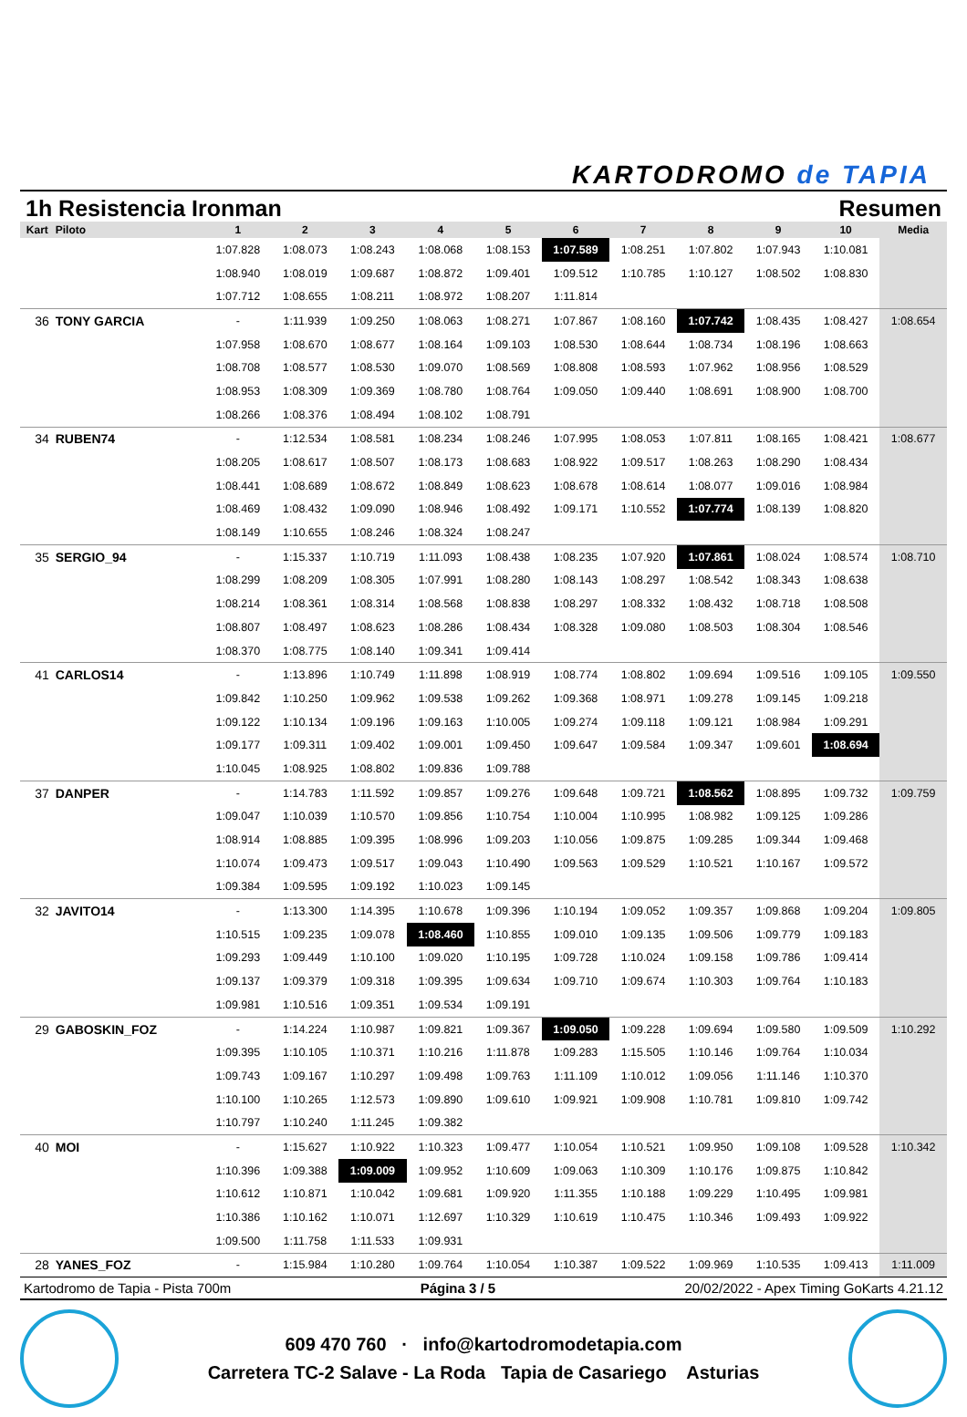KARTODROMO de TAPIA
1h Resistencia Ironman Resumen
| Kart | Piloto | 1 | 2 | 3 | 4 | 5 | 6 | 7 | 8 | 9 | 10 | Media |
| --- | --- | --- | --- | --- | --- | --- | --- | --- | --- | --- | --- | --- |
| | | 1:07.828 | 1:08.073 | 1:08.243 | 1:08.068 | 1:08.153 | 1:07.589 | 1:08.251 | 1:07.802 | 1:07.943 | 1:10.081 | |
| | | 1:08.940 | 1:08.019 | 1:09.687 | 1:08.872 | 1:09.401 | 1:09.512 | 1:10.785 | 1:10.127 | 1:08.502 | 1:08.830 | |
| | | 1:07.712 | 1:08.655 | 1:08.211 | 1:08.972 | 1:08.207 | 1:11.814 | | | | | |
| 36 | TONY GARCIA | - | 1:11.939 | 1:09.250 | 1:08.063 | 1:08.271 | 1:07.867 | 1:08.160 | 1:07.742 | 1:08.435 | 1:08.427 | 1:08.654 |
| | | 1:07.958 | 1:08.670 | 1:08.677 | 1:08.164 | 1:09.103 | 1:08.530 | 1:08.644 | 1:08.734 | 1:08.196 | 1:08.663 | |
| | | 1:08.708 | 1:08.577 | 1:08.530 | 1:09.070 | 1:08.569 | 1:08.808 | 1:08.593 | 1:07.962 | 1:08.956 | 1:08.529 | |
| | | 1:08.953 | 1:08.309 | 1:09.369 | 1:08.780 | 1:08.764 | 1:09.050 | 1:09.440 | 1:08.691 | 1:08.900 | 1:08.700 | |
| | | 1:08.266 | 1:08.376 | 1:08.494 | 1:08.102 | 1:08.791 | | | | | | |
| 34 | RUBEN74 | - | 1:12.534 | 1:08.581 | 1:08.234 | 1:08.246 | 1:07.995 | 1:08.053 | 1:07.811 | 1:08.165 | 1:08.421 | 1:08.677 |
| | | 1:08.205 | 1:08.617 | 1:08.507 | 1:08.173 | 1:08.683 | 1:08.922 | 1:09.517 | 1:08.263 | 1:08.290 | 1:08.434 | |
| | | 1:08.441 | 1:08.689 | 1:08.672 | 1:08.849 | 1:08.623 | 1:08.678 | 1:08.614 | 1:08.077 | 1:09.016 | 1:08.984 | |
| | | 1:08.469 | 1:08.432 | 1:09.090 | 1:08.946 | 1:08.492 | 1:09.171 | 1:10.552 | 1:07.774 | 1:08.139 | 1:08.820 | |
| | | 1:08.149 | 1:10.655 | 1:08.246 | 1:08.324 | 1:08.247 | | | | | | |
| 35 | SERGIO_94 | - | 1:15.337 | 1:10.719 | 1:11.093 | 1:08.438 | 1:08.235 | 1:07.920 | 1:07.861 | 1:08.024 | 1:08.574 | 1:08.710 |
| | | 1:08.299 | 1:08.209 | 1:08.305 | 1:07.991 | 1:08.280 | 1:08.143 | 1:08.297 | 1:08.542 | 1:08.343 | 1:08.638 | |
| | | 1:08.214 | 1:08.361 | 1:08.314 | 1:08.568 | 1:08.838 | 1:08.297 | 1:08.332 | 1:08.432 | 1:08.718 | 1:08.508 | |
| | | 1:08.807 | 1:08.497 | 1:08.623 | 1:08.286 | 1:08.434 | 1:08.328 | 1:09.080 | 1:08.503 | 1:08.304 | 1:08.546 | |
| | | 1:08.370 | 1:08.775 | 1:08.140 | 1:09.341 | 1:09.414 | | | | | | |
| 41 | CARLOS14 | - | 1:13.896 | 1:10.749 | 1:11.898 | 1:08.919 | 1:08.774 | 1:08.802 | 1:09.694 | 1:09.516 | 1:09.105 | 1:09.550 |
| | | 1:09.842 | 1:10.250 | 1:09.962 | 1:09.538 | 1:09.262 | 1:09.368 | 1:08.971 | 1:09.278 | 1:09.145 | 1:09.218 | |
| | | 1:09.122 | 1:10.134 | 1:09.196 | 1:09.163 | 1:10.005 | 1:09.274 | 1:09.118 | 1:09.121 | 1:08.984 | 1:09.291 | |
| | | 1:09.177 | 1:09.311 | 1:09.402 | 1:09.001 | 1:09.450 | 1:09.647 | 1:09.584 | 1:09.347 | 1:09.601 | 1:08.694 | |
| | | 1:10.045 | 1:08.925 | 1:08.802 | 1:09.836 | 1:09.788 | | | | | | |
| 37 | DANPER | - | 1:14.783 | 1:11.592 | 1:09.857 | 1:09.276 | 1:09.648 | 1:09.721 | 1:08.562 | 1:08.895 | 1:09.732 | 1:09.759 |
| | | 1:09.047 | 1:10.039 | 1:10.570 | 1:09.856 | 1:10.754 | 1:10.004 | 1:10.995 | 1:08.982 | 1:09.125 | 1:09.286 | |
| | | 1:08.914 | 1:08.885 | 1:09.395 | 1:08.996 | 1:09.203 | 1:10.056 | 1:09.875 | 1:09.285 | 1:09.344 | 1:09.468 | |
| | | 1:10.074 | 1:09.473 | 1:09.517 | 1:09.043 | 1:10.490 | 1:09.563 | 1:09.529 | 1:10.521 | 1:10.167 | 1:09.572 | |
| | | 1:09.384 | 1:09.595 | 1:09.192 | 1:10.023 | 1:09.145 | | | | | | |
| 32 | JAVITO14 | - | 1:13.300 | 1:14.395 | 1:10.678 | 1:09.396 | 1:10.194 | 1:09.052 | 1:09.357 | 1:09.868 | 1:09.204 | 1:09.805 |
| | | 1:10.515 | 1:09.235 | 1:09.078 | 1:08.460 | 1:10.855 | 1:09.010 | 1:09.135 | 1:09.506 | 1:09.779 | 1:09.183 | |
| | | 1:09.293 | 1:09.449 | 1:10.100 | 1:09.020 | 1:10.195 | 1:09.728 | 1:10.024 | 1:09.158 | 1:09.786 | 1:09.414 | |
| | | 1:09.137 | 1:09.379 | 1:09.318 | 1:09.395 | 1:09.634 | 1:09.710 | 1:09.674 | 1:10.303 | 1:09.764 | 1:10.183 | |
| | | 1:09.981 | 1:10.516 | 1:09.351 | 1:09.534 | 1:09.191 | | | | | | |
| 29 | GABOSKIN_FOZ | - | 1:14.224 | 1:10.987 | 1:09.821 | 1:09.367 | 1:09.050 | 1:09.228 | 1:09.694 | 1:09.580 | 1:09.509 | 1:10.292 |
| | | 1:09.395 | 1:10.105 | 1:10.371 | 1:10.216 | 1:11.878 | 1:09.283 | 1:15.505 | 1:10.146 | 1:09.764 | 1:10.034 | |
| | | 1:09.743 | 1:09.167 | 1:10.297 | 1:09.498 | 1:09.763 | 1:11.109 | 1:10.012 | 1:09.056 | 1:11.146 | 1:10.370 | |
| | | 1:10.100 | 1:10.265 | 1:12.573 | 1:09.890 | 1:09.610 | 1:09.921 | 1:09.908 | 1:10.781 | 1:09.810 | 1:09.742 | |
| | | 1:10.797 | 1:10.240 | 1:11.245 | 1:09.382 | | | | | | | |
| 40 | MOI | - | 1:15.627 | 1:10.922 | 1:10.323 | 1:09.477 | 1:10.054 | 1:10.521 | 1:09.950 | 1:09.108 | 1:09.528 | 1:10.342 |
| | | 1:10.396 | 1:09.388 | 1:09.009 | 1:09.952 | 1:10.609 | 1:09.063 | 1:10.309 | 1:10.176 | 1:09.875 | 1:10.842 | |
| | | 1:10.612 | 1:10.871 | 1:10.042 | 1:09.681 | 1:09.920 | 1:11.355 | 1:10.188 | 1:09.229 | 1:10.495 | 1:09.981 | |
| | | 1:10.386 | 1:10.162 | 1:10.071 | 1:12.697 | 1:10.329 | 1:10.619 | 1:10.475 | 1:10.346 | 1:09.493 | 1:09.922 | |
| | | 1:09.500 | 1:11.758 | 1:11.533 | 1:09.931 | | | | | | | |
| 28 | YANES_FOZ | - | 1:15.984 | 1:10.280 | 1:09.764 | 1:10.054 | 1:10.387 | 1:09.522 | 1:09.969 | 1:10.535 | 1:09.413 | 1:11.009 |
Kartodromo de Tapia - Pista 700m Página 3 / 5 20/02/2022 - Apex Timing GoKarts 4.21.12
609 470 760 · info@kartodromodetapia.com
Carretera TC-2 Salave - La Roda Tapia de Casariego Asturias